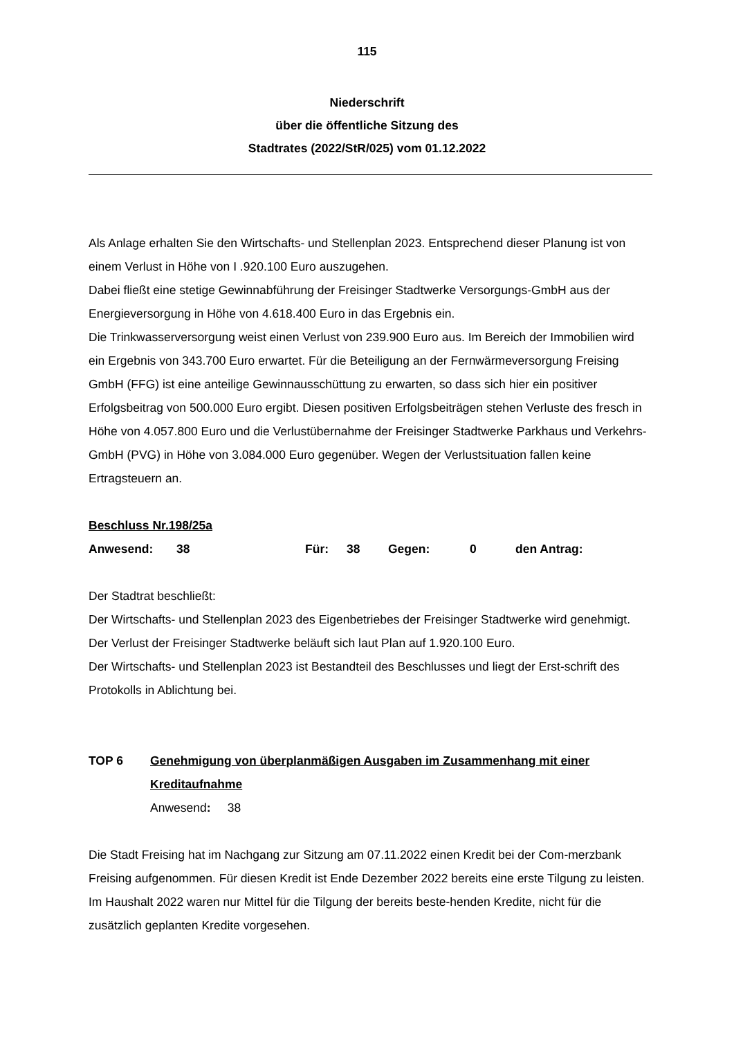115
Niederschrift
über die öffentliche Sitzung des
Stadtrates (2022/StR/025) vom 01.12.2022
Als Anlage erhalten Sie den Wirtschafts- und Stellenplan 2023. Entsprechend dieser Planung ist von einem Verlust in Höhe von I .920.100 Euro auszugehen.
Dabei fließt eine stetige Gewinnabführung der Freisinger Stadtwerke Versorgungs-GmbH aus der Energieversorgung in Höhe von 4.618.400 Euro in das Ergebnis ein.
Die Trinkwasserversorgung weist einen Verlust von 239.900 Euro aus. Im Bereich der Immobilien wird ein Ergebnis von 343.700 Euro erwartet. Für die Beteiligung an der Fernwärmeversorgung Freising GmbH (FFG) ist eine anteilige Gewinnausschüttung zu erwarten, so dass sich hier ein positiver Erfolgsbeitrag von 500.000 Euro ergibt. Diesen positiven Erfolgsbeiträgen stehen Verluste des fresch in Höhe von 4.057.800 Euro und die Verlustübernahme der Freisinger Stadtwerke Parkhaus und Verkehrs-GmbH (PVG) in Höhe von 3.084.000 Euro gegenüber. Wegen der Verlustsituation fallen keine Ertragsteuern an.
Beschluss Nr.198/25a
Anwesend: 38 Für: 38 Gegen: 0 den Antrag:
Der Stadtrat beschließt:
Der Wirtschafts- und Stellenplan 2023 des Eigenbetriebes der Freisinger Stadtwerke wird genehmigt.
Der Verlust der Freisinger Stadtwerke beläuft sich laut Plan auf 1.920.100 Euro.
Der Wirtschafts- und Stellenplan 2023 ist Bestandteil des Beschlusses und liegt der Erst-schrift des Protokolls in Ablichtung bei.
TOP 6 Genehmigung von überplanmäßigen Ausgaben im Zusammenhang mit einer Kreditaufnahme
Anwesend: 38
Die Stadt Freising hat im Nachgang zur Sitzung am 07.11.2022 einen Kredit bei der Com-merzbank Freising aufgenommen. Für diesen Kredit ist Ende Dezember 2022 bereits eine erste Tilgung zu leisten. Im Haushalt 2022 waren nur Mittel für die Tilgung der bereits beste-henden Kredite, nicht für die zusätzlich geplanten Kredite vorgesehen.